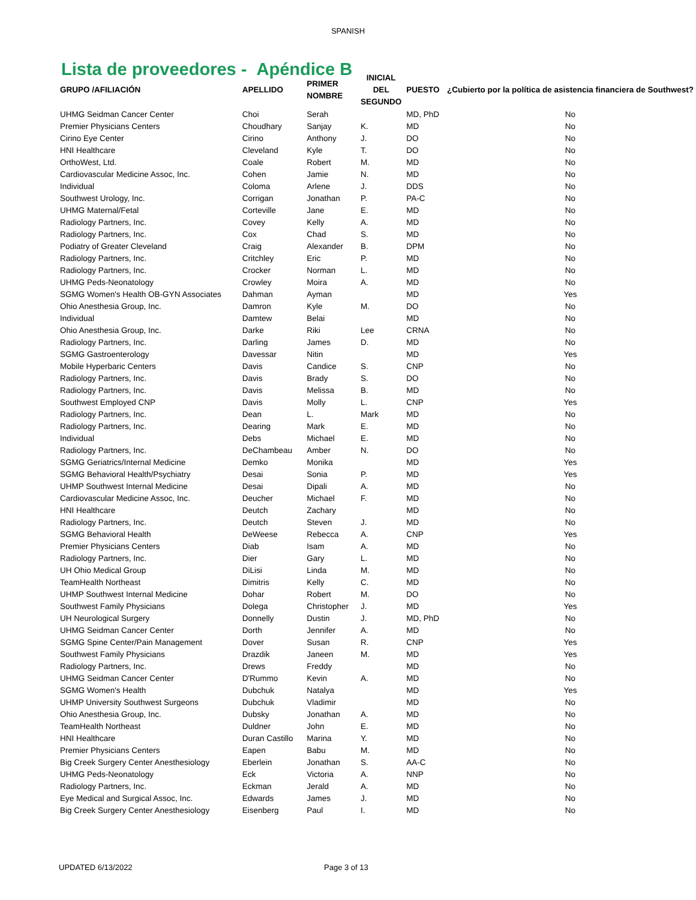SPANISH
Lista de proveedores - Apéndice B
| GRUPO /AFILIACIÓN | APELLIDO | PRIMER NOMBRE | INICIAL DEL SEGUNDO | PUESTO | ¿Cubierto por la política de asistencia financiera de Southwest? |
| --- | --- | --- | --- | --- | --- |
| UHMG Seidman Cancer Center | Choi | Serah | | MD, PhD | No |
| Premier Physicians Centers | Choudhary | Sanjay | K. | MD | No |
| Cirino Eye Center | Cirino | Anthony | J. | DO | No |
| HNI Healthcare | Cleveland | Kyle | T. | DO | No |
| OrthoWest, Ltd. | Coale | Robert | M. | MD | No |
| Cardiovascular Medicine Assoc, Inc. | Cohen | Jamie | N. | MD | No |
| Individual | Coloma | Arlene | J. | DDS | No |
| Southwest Urology, Inc. | Corrigan | Jonathan | P. | PA-C | No |
| UHMG Maternal/Fetal | Corteville | Jane | E. | MD | No |
| Radiology Partners, Inc. | Covey | Kelly | A. | MD | No |
| Radiology Partners, Inc. | Cox | Chad | S. | MD | No |
| Podiatry of Greater Cleveland | Craig | Alexander | B. | DPM | No |
| Radiology Partners, Inc. | Critchley | Eric | P. | MD | No |
| Radiology Partners, Inc. | Crocker | Norman | L. | MD | No |
| UHMG Peds-Neonatology | Crowley | Moira | A. | MD | No |
| SGMG Women's Health OB-GYN Associates | Dahman | Ayman | | MD | Yes |
| Ohio Anesthesia Group, Inc. | Damron | Kyle | M. | DO | No |
| Individual | Damtew | Belai | | MD | No |
| Ohio Anesthesia Group, Inc. | Darke | Riki | Lee | CRNA | No |
| Radiology Partners, Inc. | Darling | James | D. | MD | No |
| SGMG Gastroenterology | Davessar | Nitin | | MD | Yes |
| Mobile Hyperbaric Centers | Davis | Candice | S. | CNP | No |
| Radiology Partners, Inc. | Davis | Brady | S. | DO | No |
| Radiology Partners, Inc. | Davis | Melissa | B. | MD | No |
| Southwest Employed CNP | Davis | Molly | L. | CNP | Yes |
| Radiology Partners, Inc. | Dean | L. | Mark | MD | No |
| Radiology Partners, Inc. | Dearing | Mark | E. | MD | No |
| Individual | Debs | Michael | E. | MD | No |
| Radiology Partners, Inc. | DeChambeau | Amber | N. | DO | No |
| SGMG Geriatrics/Internal Medicine | Demko | Monika | | MD | Yes |
| SGMG Behavioral Health/Psychiatry | Desai | Sonia | P. | MD | Yes |
| UHMP Southwest Internal Medicine | Desai | Dipali | A. | MD | No |
| Cardiovascular Medicine Assoc, Inc. | Deucher | Michael | F. | MD | No |
| HNI Healthcare | Deutch | Zachary | | MD | No |
| Radiology Partners, Inc. | Deutch | Steven | J. | MD | No |
| SGMG Behavioral Health | DeWeese | Rebecca | A. | CNP | Yes |
| Premier Physicians Centers | Diab | Isam | A. | MD | No |
| Radiology Partners, Inc. | Dier | Gary | L. | MD | No |
| UH Ohio Medical Group | DiLisi | Linda | M. | MD | No |
| TeamHealth Northeast | Dimitris | Kelly | C. | MD | No |
| UHMP Southwest Internal Medicine | Dohar | Robert | M. | DO | No |
| Southwest Family Physicians | Dolega | Christopher | J. | MD | Yes |
| UH Neurological Surgery | Donnelly | Dustin | J. | MD, PhD | No |
| UHMG Seidman Cancer Center | Dorth | Jennifer | A. | MD | No |
| SGMG Spine Center/Pain Management | Dover | Susan | R. | CNP | Yes |
| Southwest Family Physicians | Drazdik | Janeen | M. | MD | Yes |
| Radiology Partners, Inc. | Drews | Freddy | | MD | No |
| UHMG Seidman Cancer Center | D'Rummo | Kevin | A. | MD | No |
| SGMG Women's Health | Dubchuk | Natalya | | MD | Yes |
| UHMP University Southwest Surgeons | Dubchuk | Vladimir | | MD | No |
| Ohio Anesthesia Group, Inc. | Dubsky | Jonathan | A. | MD | No |
| TeamHealth Northeast | Duldner | John | E. | MD | No |
| HNI Healthcare | Duran Castillo | Marina | Y. | MD | No |
| Premier Physicians Centers | Eapen | Babu | M. | MD | No |
| Big Creek Surgery Center Anesthesiology | Eberlein | Jonathan | S. | AA-C | No |
| UHMG Peds-Neonatology | Eck | Victoria | A. | NNP | No |
| Radiology Partners, Inc. | Eckman | Jerald | A. | MD | No |
| Eye Medical and Surgical Assoc, Inc. | Edwards | James | J. | MD | No |
| Big Creek Surgery Center Anesthesiology | Eisenberg | Paul | I. | MD | No |
UPDATED 6/13/2022 Page 3 of 13